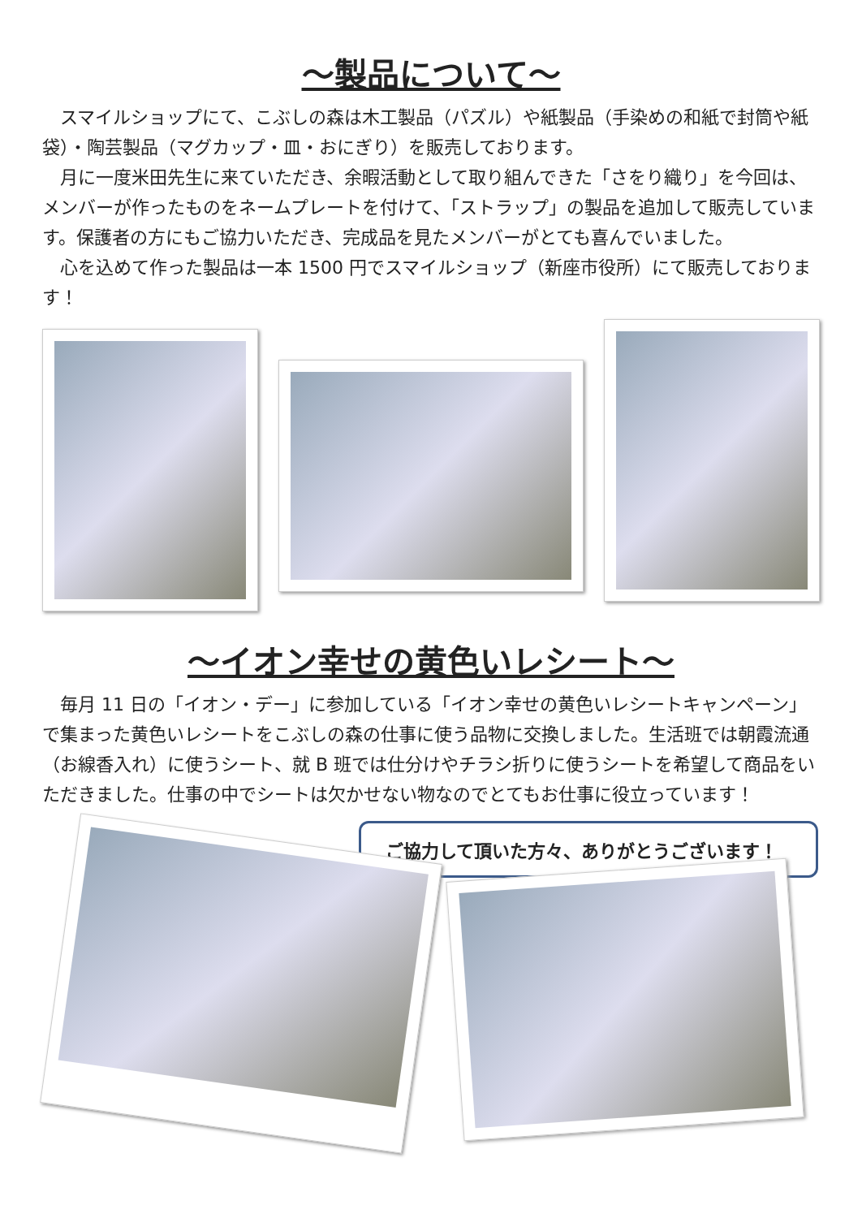～製品について～
　スマイルショップにて、こぶしの森は木工製品（パズル）や紙製品（手染めの和紙で封筒や紙袋）・陶芸製品（マグカップ・皿・おにぎり）を販売しております。
　月に一度米田先生に来ていただき、余暇活動として取り組んできた「さをり織り」を今回は、メンバーが作ったものをネームプレートを付けて、「ストラップ」の製品を追加して販売しています。保護者の方にもご協力いただき、完成品を見たメンバーがとても喜んでいました。
　心を込めて作った製品は一本 1500 円でスマイルショップ（新座市役所）にて販売しております！
～イオン幸せの黄色いレシート～
　毎月 11 日の「イオン・デー」に参加している「イオン幸せの黄色いレシートキャンペーン」で集まった黄色いレシートをこぶしの森の仕事に使う品物に交換しました。生活班では朝霞流通（お線香入れ）に使うシート、就 B 班では仕分けやチラシ折りに使うシートを希望して商品をいただきました。仕事の中でシートは欠かせない物なのでとてもお仕事に役立っています！
ご協力して頂いた方々、ありがとうございます！